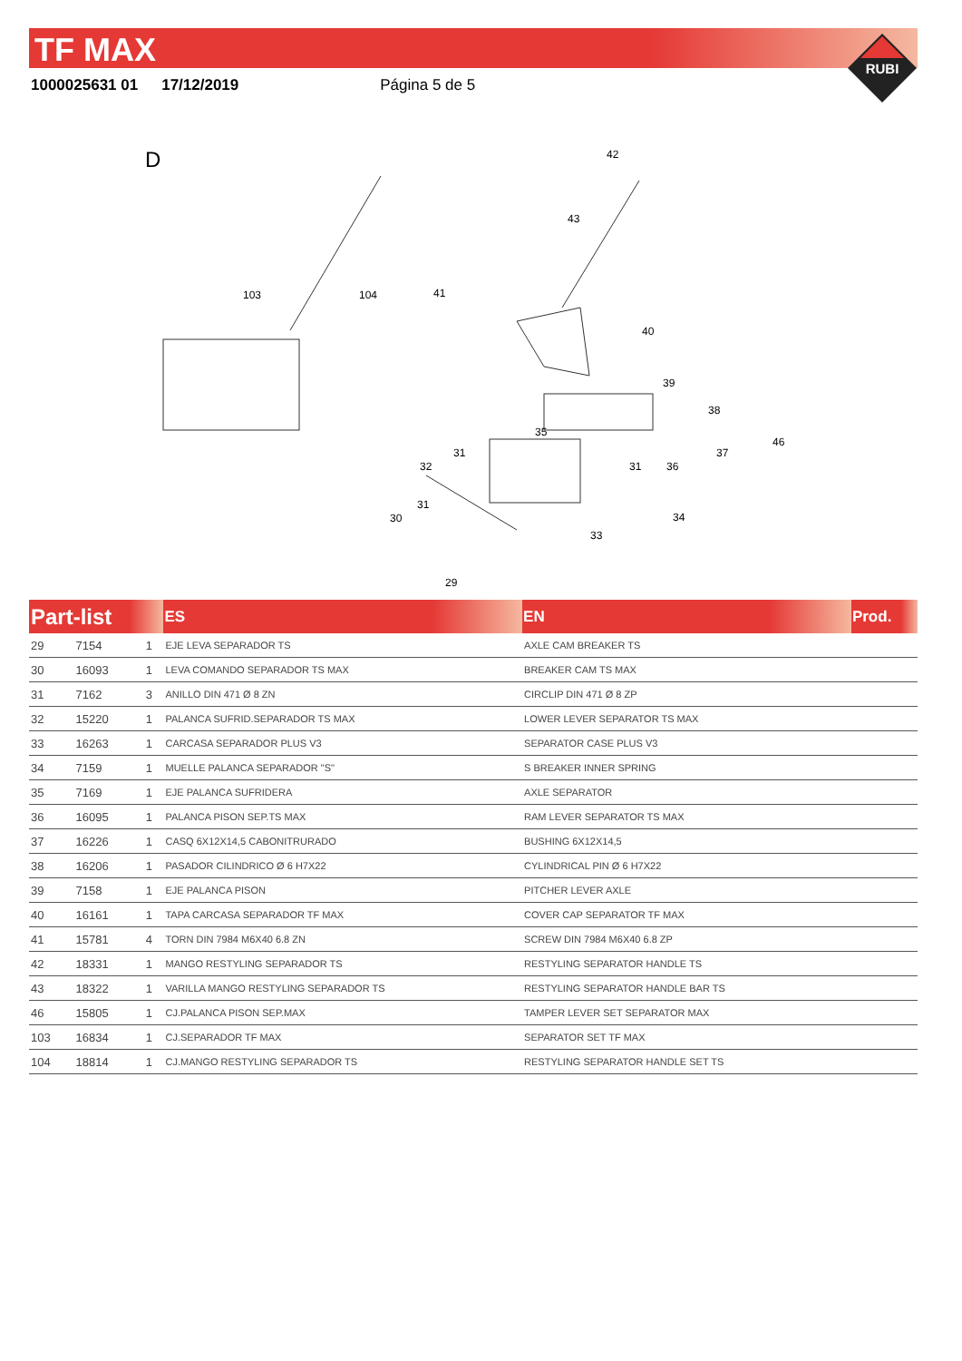TF MAX
1000025631 01 17/12/2019 Página 5 de 5
RUBI
D
103
104
41
42
43
40
39
38
46
37
36
35
34
33
32
31
31
31
30
29
| Part-list | | | ES | EN | Prod. |
| --- | --- | --- | --- | --- | --- |
| 29 | 7154 | 1 | EJE LEVA SEPARADOR TS | AXLE CAM BREAKER TS | |
| 30 | 16093 | 1 | LEVA COMANDO SEPARADOR TS MAX | BREAKER CAM TS MAX | |
| 31 | 7162 | 3 | ANILLO DIN 471 Ø 8 ZN | CIRCLIP DIN 471 Ø 8 ZP | |
| 32 | 15220 | 1 | PALANCA SUFRID.SEPARADOR TS MAX | LOWER LEVER SEPARATOR TS MAX | |
| 33 | 16263 | 1 | CARCASA SEPARADOR PLUS V3 | SEPARATOR CASE PLUS V3 | |
| 34 | 7159 | 1 | MUELLE PALANCA SEPARADOR "S" | S BREAKER INNER SPRING | |
| 35 | 7169 | 1 | EJE PALANCA SUFRIDERA | AXLE SEPARATOR | |
| 36 | 16095 | 1 | PALANCA PISON SEP.TS MAX | RAM LEVER SEPARATOR TS MAX | |
| 37 | 16226 | 1 | CASQ 6X12X14,5 CABONITRURADO | BUSHING 6X12X14,5 | |
| 38 | 16206 | 1 | PASADOR CILINDRICO Ø 6 H7X22 | CYLINDRICAL PIN Ø 6 H7X22 | |
| 39 | 7158 | 1 | EJE PALANCA PISON | PITCHER LEVER AXLE | |
| 40 | 16161 | 1 | TAPA CARCASA SEPARADOR TF MAX | COVER CAP SEPARATOR TF MAX | |
| 41 | 15781 | 4 | TORN DIN 7984 M6X40 6.8 ZN | SCREW DIN 7984 M6X40 6.8 ZP | |
| 42 | 18331 | 1 | MANGO RESTYLING SEPARADOR TS | RESTYLING SEPARATOR HANDLE TS | |
| 43 | 18322 | 1 | VARILLA MANGO RESTYLING SEPARADOR TS | RESTYLING SEPARATOR HANDLE BAR TS | |
| 46 | 15805 | 1 | CJ.PALANCA PISON SEP.MAX | TAMPER LEVER SET SEPARATOR MAX | |
| 103 | 16834 | 1 | CJ.SEPARADOR TF MAX | SEPARATOR SET TF MAX | |
| 104 | 18814 | 1 | CJ.MANGO RESTYLING SEPARADOR TS | RESTYLING SEPARATOR HANDLE SET TS | |